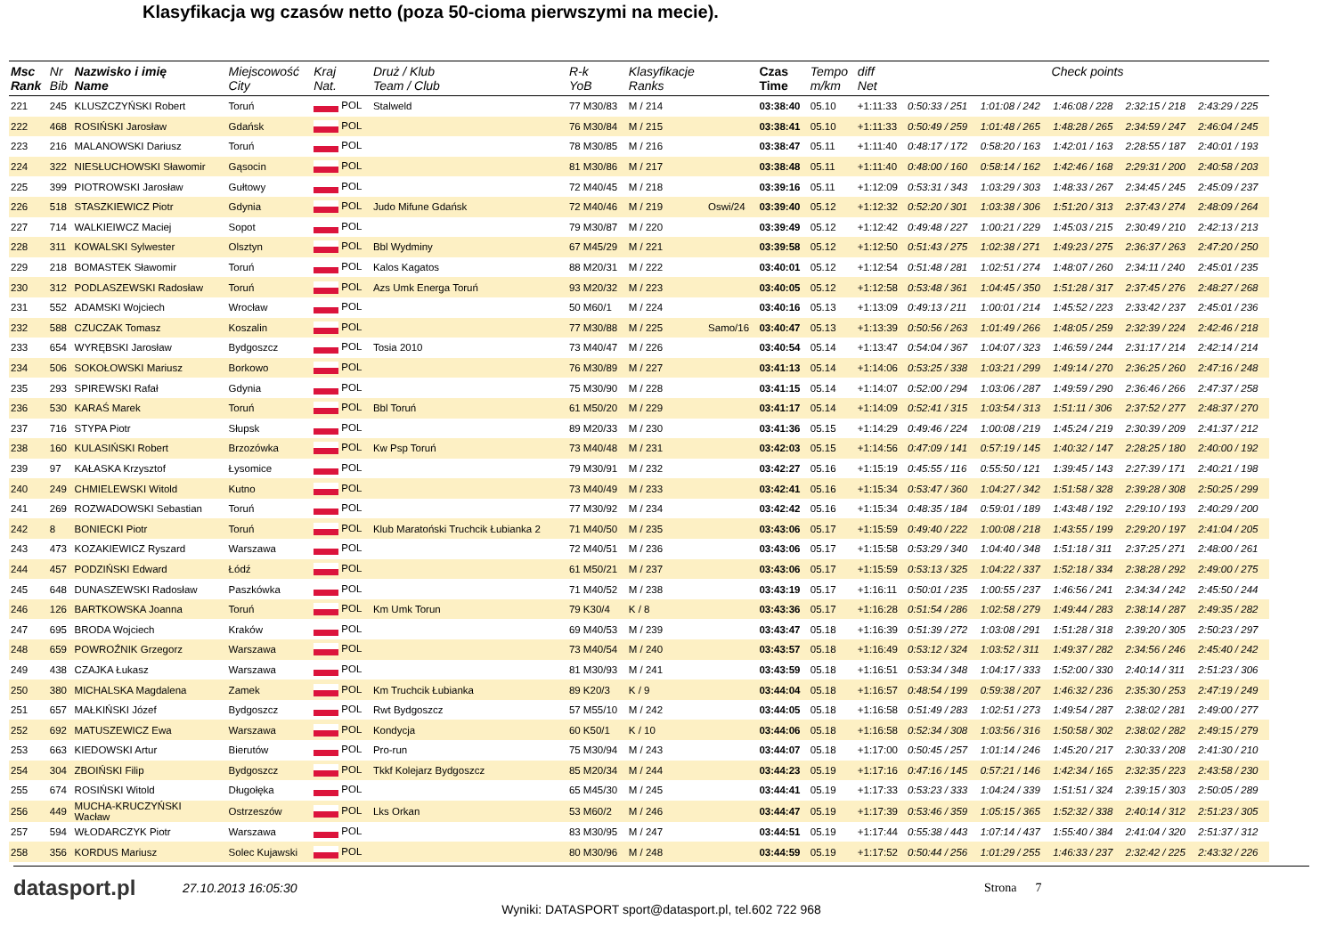Klasyfikacja wg czasów netto (poza 50-cioma pierwszymi na mecie).
| Msc Rank | Nr Bib | Nazwisko i imię Name | Miejscowość City | Kraj Nat. | Druż / Klub Team / Club | R-k YoB | Klasyfikacje Ranks | | Czas Time | Tempo m/km | diff Net | Check points | | | | |
| --- | --- | --- | --- | --- | --- | --- | --- | --- | --- | --- | --- | --- | --- | --- | --- | --- |
| 221 | 245 | KLUSZCZYŃSKI Robert | Toruń | POL | Stalweld | 77 M30/83 | M / 214 | | 03:38:40 | 05.10 | +1:11:33 | 0:50:33 / 251 | 1:01:08 / 242 | 1:46:08 / 228 | 2:32:15 / 218 | 2:43:29 / 225 |
| 222 | 468 | ROSIŃSKI Jarosław | Gdańsk | POL | | 76 M30/84 | M / 215 | | 03:38:41 | 05.10 | +1:11:33 | 0:50:49 / 259 | 1:01:48 / 265 | 1:48:28 / 265 | 2:34:59 / 247 | 2:46:04 / 245 |
| 223 | 216 | MALANOWSKI Dariusz | Toruń | POL | | 78 M30/85 | M / 216 | | 03:38:47 | 05.11 | +1:11:40 | 0:48:17 / 172 | 0:58:20 / 163 | 1:42:01 / 163 | 2:28:55 / 187 | 2:40:01 / 193 |
| 224 | 322 | NIESŁUCHOWSKI Sławomir | Gąsocin | POL | | 81 M30/86 | M / 217 | | 03:38:48 | 05.11 | +1:11:40 | 0:48:00 / 160 | 0:58:14 / 162 | 1:42:46 / 168 | 2:29:31 / 200 | 2:40:58 / 203 |
| 225 | 399 | PIOTROWSKI Jarosław | Gułtowy | POL | | 72 M40/45 | M / 218 | | 03:39:16 | 05.11 | +1:12:09 | 0:53:31 / 343 | 1:03:29 / 303 | 1:48:33 / 267 | 2:34:45 / 245 | 2:45:09 / 237 |
| 226 | 518 | STASZKIEWICZ Piotr | Gdynia | POL | Judo Mifune Gdańsk | 72 M40/46 | M / 219 | Oswi/24 | 03:39:40 | 05.12 | +1:12:32 | 0:52:20 / 301 | 1:03:38 / 306 | 1:51:20 / 313 | 2:37:43 / 274 | 2:48:09 / 264 |
| 227 | 714 | WALKIEIWCZ Maciej | Sopot | POL | | 79 M30/87 | M / 220 | | 03:39:49 | 05.12 | +1:12:42 | 0:49:48 / 227 | 1:00:21 / 229 | 1:45:03 / 215 | 2:30:49 / 210 | 2:42:13 / 213 |
| 228 | 311 | KOWALSKI Sylwester | Olsztyn | POL | Bbl Wydminy | 67 M45/29 | M / 221 | | 03:39:58 | 05.12 | +1:12:50 | 0:51:43 / 275 | 1:02:38 / 271 | 1:49:23 / 275 | 2:36:37 / 263 | 2:47:20 / 250 |
| 229 | 218 | BOMASTEK Sławomir | Toruń | POL | Kalos Kagatos | 88 M20/31 | M / 222 | | 03:40:01 | 05.12 | +1:12:54 | 0:51:48 / 281 | 1:02:51 / 274 | 1:48:07 / 260 | 2:34:11 / 240 | 2:45:01 / 235 |
| 230 | 312 | PODLASZEWSKI Radosław | Toruń | POL | Azs Umk Energa Toruń | 93 M20/32 | M / 223 | | 03:40:05 | 05.12 | +1:12:58 | 0:53:48 / 361 | 1:04:45 / 350 | 1:51:28 / 317 | 2:37:45 / 276 | 2:48:27 / 268 |
| 231 | 552 | ADAMSKI Wojciech | Wrocław | POL | | 50 M60/1 | M / 224 | | 03:40:16 | 05.13 | +1:13:09 | 0:49:13 / 211 | 1:00:01 / 214 | 1:45:52 / 223 | 2:33:42 / 237 | 2:45:01 / 236 |
| 232 | 588 | CZUCZAK Tomasz | Koszalin | POL | | 77 M30/88 | M / 225 | Samo/16 | 03:40:47 | 05.13 | +1:13:39 | 0:50:56 / 263 | 1:01:49 / 266 | 1:48:05 / 259 | 2:32:39 / 224 | 2:42:46 / 218 |
| 233 | 654 | WYRĘBSKI Jarosław | Bydgoszcz | POL | Tosia 2010 | 73 M40/47 | M / 226 | | 03:40:54 | 05.14 | +1:13:47 | 0:54:04 / 367 | 1:04:07 / 323 | 1:46:59 / 244 | 2:31:17 / 214 | 2:42:14 / 214 |
| 234 | 506 | SOKOŁOWSKI Mariusz | Borkowo | POL | | 76 M30/89 | M / 227 | | 03:41:13 | 05.14 | +1:14:06 | 0:53:25 / 338 | 1:03:21 / 299 | 1:49:14 / 270 | 2:36:25 / 260 | 2:47:16 / 248 |
| 235 | 293 | SPIREWSKI Rafał | Gdynia | POL | | 75 M30/90 | M / 228 | | 03:41:15 | 05.14 | +1:14:07 | 0:52:00 / 294 | 1:03:06 / 287 | 1:49:59 / 290 | 2:36:46 / 266 | 2:47:37 / 258 |
| 236 | 530 | KARAŚ Marek | Toruń | POL | Bbl Toruń | 61 M50/20 | M / 229 | | 03:41:17 | 05.14 | +1:14:09 | 0:52:41 / 315 | 1:03:54 / 313 | 1:51:11 / 306 | 2:37:52 / 277 | 2:48:37 / 270 |
| 237 | 716 | STYPA Piotr | Słupsk | POL | | 89 M20/33 | M / 230 | | 03:41:36 | 05.15 | +1:14:29 | 0:49:46 / 224 | 1:00:08 / 219 | 1:45:24 / 219 | 2:30:39 / 209 | 2:41:37 / 212 |
| 238 | 160 | KULASIŃSKI Robert | Brzozówka | POL | Kw Psp Toruń | 73 M40/48 | M / 231 | | 03:42:03 | 05.15 | +1:14:56 | 0:47:09 / 141 | 0:57:19 / 145 | 1:40:32 / 147 | 2:28:25 / 180 | 2:40:00 / 192 |
| 239 | 97 | KAŁASKA Krzysztof | Łysomice | POL | | 79 M30/91 | M / 232 | | 03:42:27 | 05.16 | +1:15:19 | 0:45:55 / 116 | 0:55:50 / 121 | 1:39:45 / 143 | 2:27:39 / 171 | 2:40:21 / 198 |
| 240 | 249 | CHMIELEWSKI Witold | Kutno | POL | | 73 M40/49 | M / 233 | | 03:42:41 | 05.16 | +1:15:34 | 0:53:47 / 360 | 1:04:27 / 342 | 1:51:58 / 328 | 2:39:28 / 308 | 2:50:25 / 299 |
| 241 | 269 | ROZWADOWSKI Sebastian | Toruń | POL | | 77 M30/92 | M / 234 | | 03:42:42 | 05.16 | +1:15:34 | 0:48:35 / 184 | 0:59:01 / 189 | 1:43:48 / 192 | 2:29:10 / 193 | 2:40:29 / 200 |
| 242 | 8 | BONIECKI Piotr | Toruń | POL | Klub Maratoński Truchcik Łubianka 2 | 71 M40/50 | M / 235 | | 03:43:06 | 05.17 | +1:15:59 | 0:49:40 / 222 | 1:00:08 / 218 | 1:43:55 / 199 | 2:29:20 / 197 | 2:41:04 / 205 |
| 243 | 473 | KOZAKIEWICZ Ryszard | Warszawa | POL | | 72 M40/51 | M / 236 | | 03:43:06 | 05.17 | +1:15:58 | 0:53:29 / 340 | 1:04:40 / 348 | 1:51:18 / 311 | 2:37:25 / 271 | 2:48:00 / 261 |
| 244 | 457 | PODZIŃSKI Edward | Łódź | POL | | 61 M50/21 | M / 237 | | 03:43:06 | 05.17 | +1:15:59 | 0:53:13 / 325 | 1:04:22 / 337 | 1:52:18 / 334 | 2:38:28 / 292 | 2:49:00 / 275 |
| 245 | 648 | DUNASZEWSKI Radosław | Paszkówka | POL | | 71 M40/52 | M / 238 | | 03:43:19 | 05.17 | +1:16:11 | 0:50:01 / 235 | 1:00:55 / 237 | 1:46:56 / 241 | 2:34:34 / 242 | 2:45:50 / 244 |
| 246 | 126 | BARTKOWSKA Joanna | Toruń | POL | Km Umk Torun | 79 K30/4 | K / 8 | | 03:43:36 | 05.17 | +1:16:28 | 0:51:54 / 286 | 1:02:58 / 279 | 1:49:44 / 283 | 2:38:14 / 287 | 2:49:35 / 282 |
| 247 | 695 | BRODA Wojciech | Kraków | POL | | 69 M40/53 | M / 239 | | 03:43:47 | 05.18 | +1:16:39 | 0:51:39 / 272 | 1:03:08 / 291 | 1:51:28 / 318 | 2:39:20 / 305 | 2:50:23 / 297 |
| 248 | 659 | POWROŹNIK Grzegorz | Warszawa | POL | | 73 M40/54 | M / 240 | | 03:43:57 | 05.18 | +1:16:49 | 0:53:12 / 324 | 1:03:52 / 311 | 1:49:37 / 282 | 2:34:56 / 246 | 2:45:40 / 242 |
| 249 | 438 | CZAJKA Łukasz | Warszawa | POL | | 81 M30/93 | M / 241 | | 03:43:59 | 05.18 | +1:16:51 | 0:53:34 / 348 | 1:04:17 / 333 | 1:52:00 / 330 | 2:40:14 / 311 | 2:51:23 / 306 |
| 250 | 380 | MICHALSKA Magdalena | Zamek | POL | Km Truchcik Łubianka | 89 K20/3 | K / 9 | | 03:44:04 | 05.18 | +1:16:57 | 0:48:54 / 199 | 0:59:38 / 207 | 1:46:32 / 236 | 2:35:30 / 253 | 2:47:19 / 249 |
| 251 | 657 | MAŁKIŃSKI Józef | Bydgoszcz | POL | Rwt Bydgoszcz | 57 M55/10 | M / 242 | | 03:44:05 | 05.18 | +1:16:58 | 0:51:49 / 283 | 1:02:51 / 273 | 1:49:54 / 287 | 2:38:02 / 281 | 2:49:00 / 277 |
| 252 | 692 | MATUSZEWICZ Ewa | Warszawa | POL | Kondycja | 60 K50/1 | K / 10 | | 03:44:06 | 05.18 | +1:16:58 | 0:52:34 / 308 | 1:03:56 / 316 | 1:50:58 / 302 | 2:38:02 / 282 | 2:49:15 / 279 |
| 253 | 663 | KIEDOWSKI Artur | Bierutów | POL | Pro-run | 75 M30/94 | M / 243 | | 03:44:07 | 05.18 | +1:17:00 | 0:50:45 / 257 | 1:01:14 / 246 | 1:45:20 / 217 | 2:30:33 / 208 | 2:41:30 / 210 |
| 254 | 304 | ZBOIŃSKI Filip | Bydgoszcz | POL | Tkkf Kolejarz Bydgoszcz | 85 M20/34 | M / 244 | | 03:44:23 | 05.19 | +1:17:16 | 0:47:16 / 145 | 0:57:21 / 146 | 1:42:34 / 165 | 2:32:35 / 223 | 2:43:58 / 230 |
| 255 | 674 | ROSIŃSKI Witold | Długołęka | POL | | 65 M45/30 | M / 245 | | 03:44:41 | 05.19 | +1:17:33 | 0:53:23 / 333 | 1:04:24 / 339 | 1:51:51 / 324 | 2:39:15 / 303 | 2:50:05 / 289 |
| 256 | 449 | MUCHA-KRUCZYŃSKI Wacław | Ostrzeszów | POL | Lks Orkan | 53 M60/2 | M / 246 | | 03:44:47 | 05.19 | +1:17:39 | 0:53:46 / 359 | 1:05:15 / 365 | 1:52:32 / 338 | 2:40:14 / 312 | 2:51:23 / 305 |
| 257 | 594 | WŁODARCZYK Piotr | Warszawa | POL | | 83 M30/95 | M / 247 | | 03:44:51 | 05.19 | +1:17:44 | 0:55:38 / 443 | 1:07:14 / 437 | 1:55:40 / 384 | 2:41:04 / 320 | 2:51:37 / 312 |
| 258 | 356 | KORDUS Mariusz | Solec Kujawski | POL | | 80 M30/96 | M / 248 | | 03:44:59 | 05.19 | +1:17:52 | 0:50:44 / 256 | 1:01:29 / 255 | 1:46:33 / 237 | 2:32:42 / 225 | 2:43:32 / 226 |
datasport.pl
27.10.2013 16:05:30 Strona 7
Wyniki: DATASPORT sport@datasport.pl, tel.602 722 968